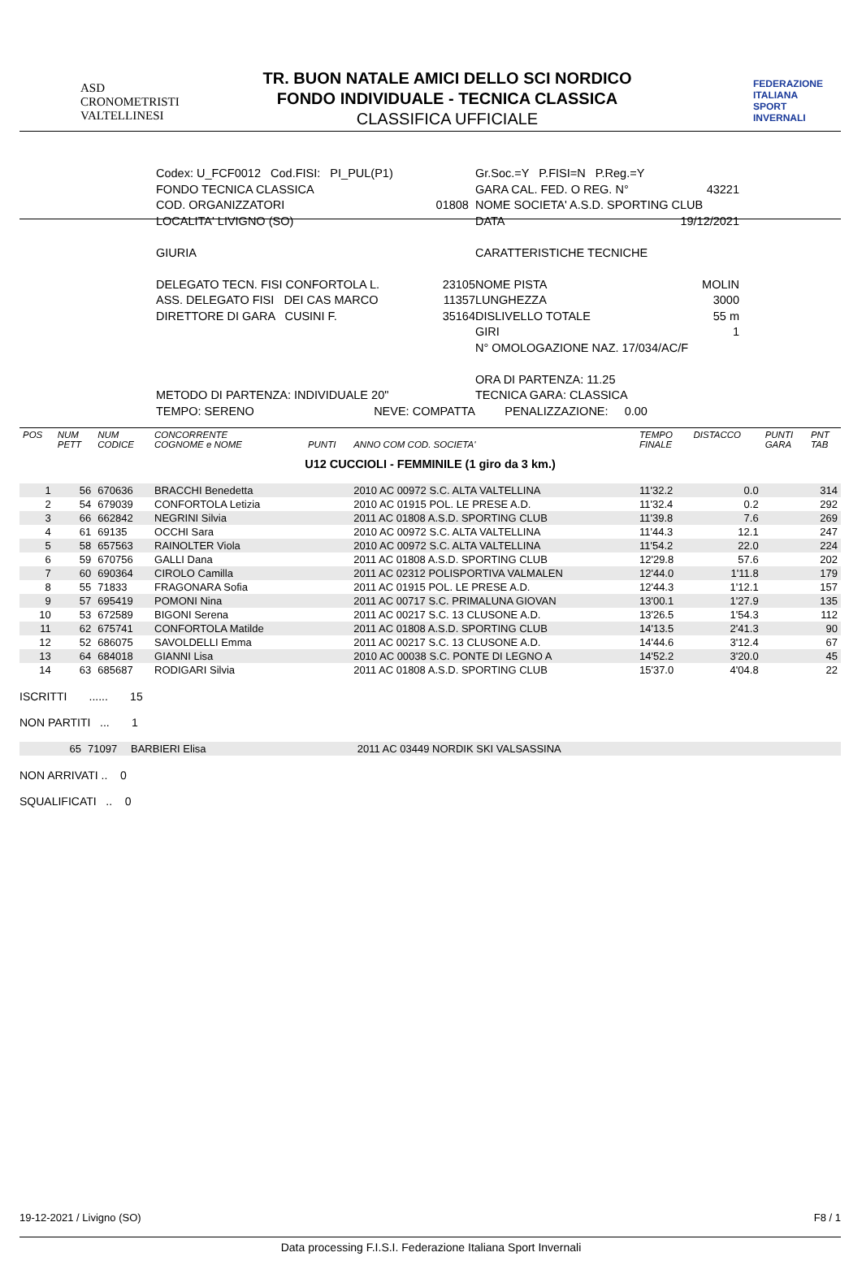ASD
CRONOMETRISTI
VALTELLINESI
TR. BUON NATALE AMICI DELLO SCI NORDICO
FONDO INDIVIDUALE - TECNICA CLASSICA
CLASSIFICA UFFICIALE
FEDERAZIONE
ITALIANA
SPORT
INVERNALI
Codex: U_FCF0012 Cod.FISI: PI_PUL(P1)
FONDO TECNICA CLASSICA
COD. ORGANIZZATORI 01808
LOCALITA' LIVIGNO (SO)
GIURIA
DELEGATO TECN. FISI CONFORTOLA L. 23105
ASS. DELEGATO FISI DEI CAS MARCO 11357
DIRETTORE DI GARA CUSINI F. 35164
METODO DI PARTENZA: INDIVIDUALE 20"
TEMPO: SERENO NEVE: COMPATTA
Gr.Soc.=Y P.FISI=N P.Reg.=Y
GARA CAL. FED. O REG. N° 43221
NOME SOCIETA' A.S.D. SPORTING CLUB
DATA 19/12/2021
CARATTERISTICHE TECNICHE
NOME PISTA MOLIN
LUNGHEZZA 3000
DISLIVELLO TOTALE 55 m
GIRI 1
N° OMOLOGAZIONE NAZ. 17/034/AC/F
ORA DI PARTENZA: 11.25
TECNICA GARA: CLASSICA
PENALIZZAZIONE: 0.00
| POS | NUM PETT | NUM CODICE | CONCORRENTE COGNOME e NOME | PUNTI | ANNO COM COD. SOCIETA' | TEMPO FINALE | DISTACCO | PUNTI GARA | PNT TAB |
| --- | --- | --- | --- | --- | --- | --- | --- | --- | --- |
| U12 CUCCIOLI - FEMMINILE (1 giro da 3 km.) | | | | | | | | | |
| 1 | 56 | 670636 | BRACCHI Benedetta | | 2010 AC 00972 S.C. ALTA VALTELLINA | 11'32.2 | 0.0 | | 314 |
| 2 | 54 | 679039 | CONFORTOLA Letizia | | 2010 AC 01915 POL. LE PRESE A.D. | 11'32.4 | 0.2 | | 292 |
| 3 | 66 | 662842 | NEGRINI Silvia | | 2011 AC 01808 A.S.D. SPORTING CLUB | 11'39.8 | 7.6 | | 269 |
| 4 | 61 | 69135 | OCCHI Sara | | 2010 AC 00972 S.C. ALTA VALTELLINA | 11'44.3 | 12.1 | | 247 |
| 5 | 58 | 657563 | RAINOLTER Viola | | 2010 AC 00972 S.C. ALTA VALTELLINA | 11'54.2 | 22.0 | | 224 |
| 6 | 59 | 670756 | GALLI Dana | | 2011 AC 01808 A.S.D. SPORTING CLUB | 12'29.8 | 57.6 | | 202 |
| 7 | 60 | 690364 | CIROLO Camilla | | 2011 AC 02312 POLISPORTIVA VALMALEN | 12'44.0 | 1'11.8 | | 179 |
| 8 | 55 | 71833 | FRAGONARA Sofia | | 2011 AC 01915 POL. LE PRESE A.D. | 12'44.3 | 1'12.1 | | 157 |
| 9 | 57 | 695419 | POMONI Nina | | 2011 AC 00717 S.C. PRIMALUNA GIOVAN | 13'00.1 | 1'27.9 | | 135 |
| 10 | 53 | 672589 | BIGONI Serena | | 2011 AC 00217 S.C. 13 CLUSONE A.D. | 13'26.5 | 1'54.3 | | 112 |
| 11 | 62 | 675741 | CONFORTOLA Matilde | | 2011 AC 01808 A.S.D. SPORTING CLUB | 14'13.5 | 2'41.3 | | 90 |
| 12 | 52 | 686075 | SAVOLDELLI Emma | | 2011 AC 00217 S.C. 13 CLUSONE A.D. | 14'44.6 | 3'12.4 | | 67 |
| 13 | 64 | 684018 | GIANNI Lisa | | 2010 AC 00038 S.C. PONTE DI LEGNO A | 14'52.2 | 3'20.0 | | 45 |
| 14 | 63 | 685687 | RODIGARI Silvia | | 2011 AC 01808 A.S.D. SPORTING CLUB | 15'37.0 | 4'04.8 | | 22 |
ISCRITTI ...... 15
NON PARTITI ... 1
| | 65 | 71097 | BARBIERI Elisa | | 2011 AC 03449 NORDIK SKI VALSASSINA | |
NON ARRIVATI .. 0
SQUALIFICATI .. 0
19-12-2021 / Livigno (SO) F8 / 1
Data processing F.I.S.I. Federazione Italiana Sport Invernali